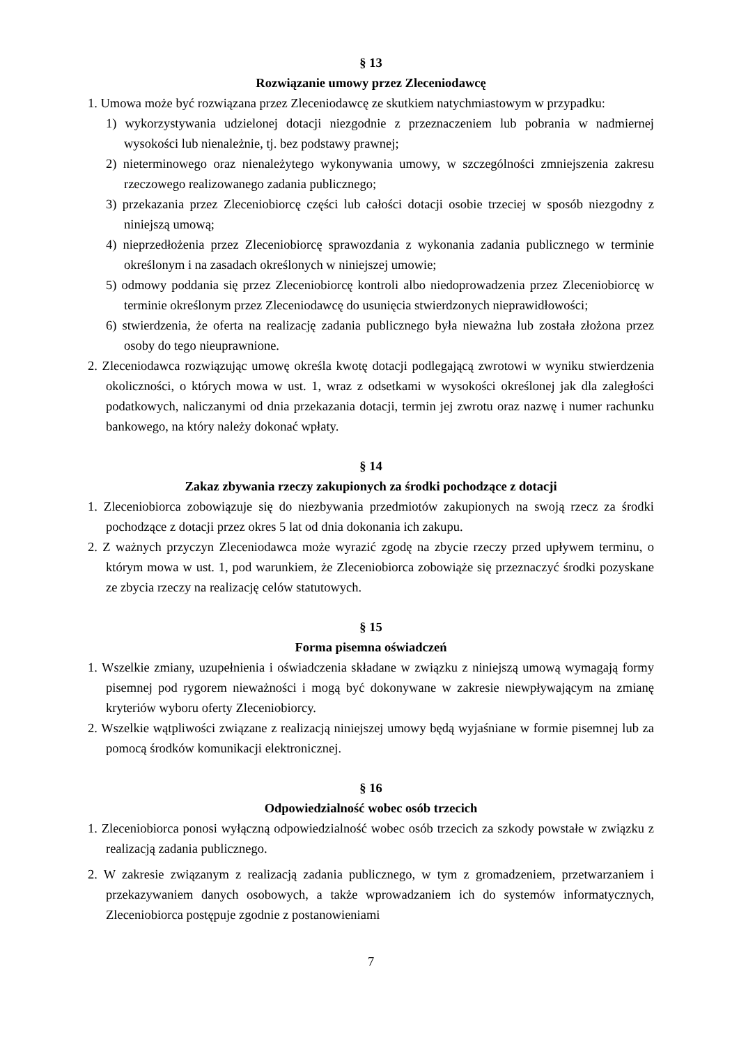§ 13
Rozwiązanie umowy przez Zleceniodawcę
1. Umowa może być rozwiązana przez Zleceniodawcę ze skutkiem natychmiastowym w przypadku:
1) wykorzystywania udzielonej dotacji niezgodnie z przeznaczeniem lub pobrania w nadmiernej wysokości lub nienależnie, tj. bez podstawy prawnej;
2) nieterminowego oraz nienależytego wykonywania umowy, w szczególności zmniejszenia zakresu rzeczowego realizowanego zadania publicznego;
3) przekazania przez Zleceniobiorcę części lub całości dotacji osobie trzeciej w sposób niezgodny z niniejszą umową;
4) nieprzedłożenia przez Zleceniobiorcę sprawozdania z wykonania zadania publicznego w terminie określonym i na zasadach określonych w niniejszej umowie;
5) odmowy poddania się przez Zleceniobiorcę kontroli albo niedoprowadzenia przez Zleceniobiorcę w terminie określonym przez Zleceniodawcę do usunięcia stwierdzonych nieprawidłowości;
6) stwierdzenia, że oferta na realizację zadania publicznego była nieważna lub została złożona przez osoby do tego nieuprawnione.
2. Zleceniodawca rozwiązując umowę określa kwotę dotacji podlegającą zwrotowi w wyniku stwierdzenia okoliczności, o których mowa w ust. 1, wraz z odsetkami w wysokości określonej jak dla zaległości podatkowych, naliczanymi od dnia przekazania dotacji, termin jej zwrotu oraz nazwę i numer rachunku bankowego, na który należy dokonać wpłaty.
§ 14
Zakaz zbywania rzeczy zakupionych za środki pochodzące z dotacji
1. Zleceniobiorca zobowiązuje się do niezbywania przedmiotów zakupionych na swoją rzecz za środki pochodzące z dotacji przez okres 5 lat od dnia dokonania ich zakupu.
2. Z ważnych przyczyn Zleceniodawca może wyrazić zgodę na zbycie rzeczy przed upływem terminu, o którym mowa w ust. 1, pod warunkiem, że Zleceniobiorca zobowiąże się przeznaczyć środki pozyskane ze zbycia rzeczy na realizację celów statutowych.
§ 15
Forma pisemna oświadczeń
1. Wszelkie zmiany, uzupełnienia i oświadczenia składane w związku z niniejszą umową wymagają formy pisemnej pod rygorem nieważności i mogą być dokonywane w zakresie niewpływającym na zmianę kryteriów wyboru oferty Zleceniobiorcy.
2. Wszelkie wątpliwości związane z realizacją niniejszej umowy będą wyjaśniane w formie pisemnej lub za pomocą środków komunikacji elektronicznej.
§ 16
Odpowiedzialność wobec osób trzecich
1. Zleceniobiorca ponosi wyłączną odpowiedzialność wobec osób trzecich za szkody powstałe w związku z realizacją zadania publicznego.
2. W zakresie związanym z realizacją zadania publicznego, w tym z gromadzeniem, przetwarzaniem i przekazywaniem danych osobowych, a także wprowadzaniem ich do systemów informatycznych, Zleceniobiorca postępuje zgodnie z postanowieniami
7